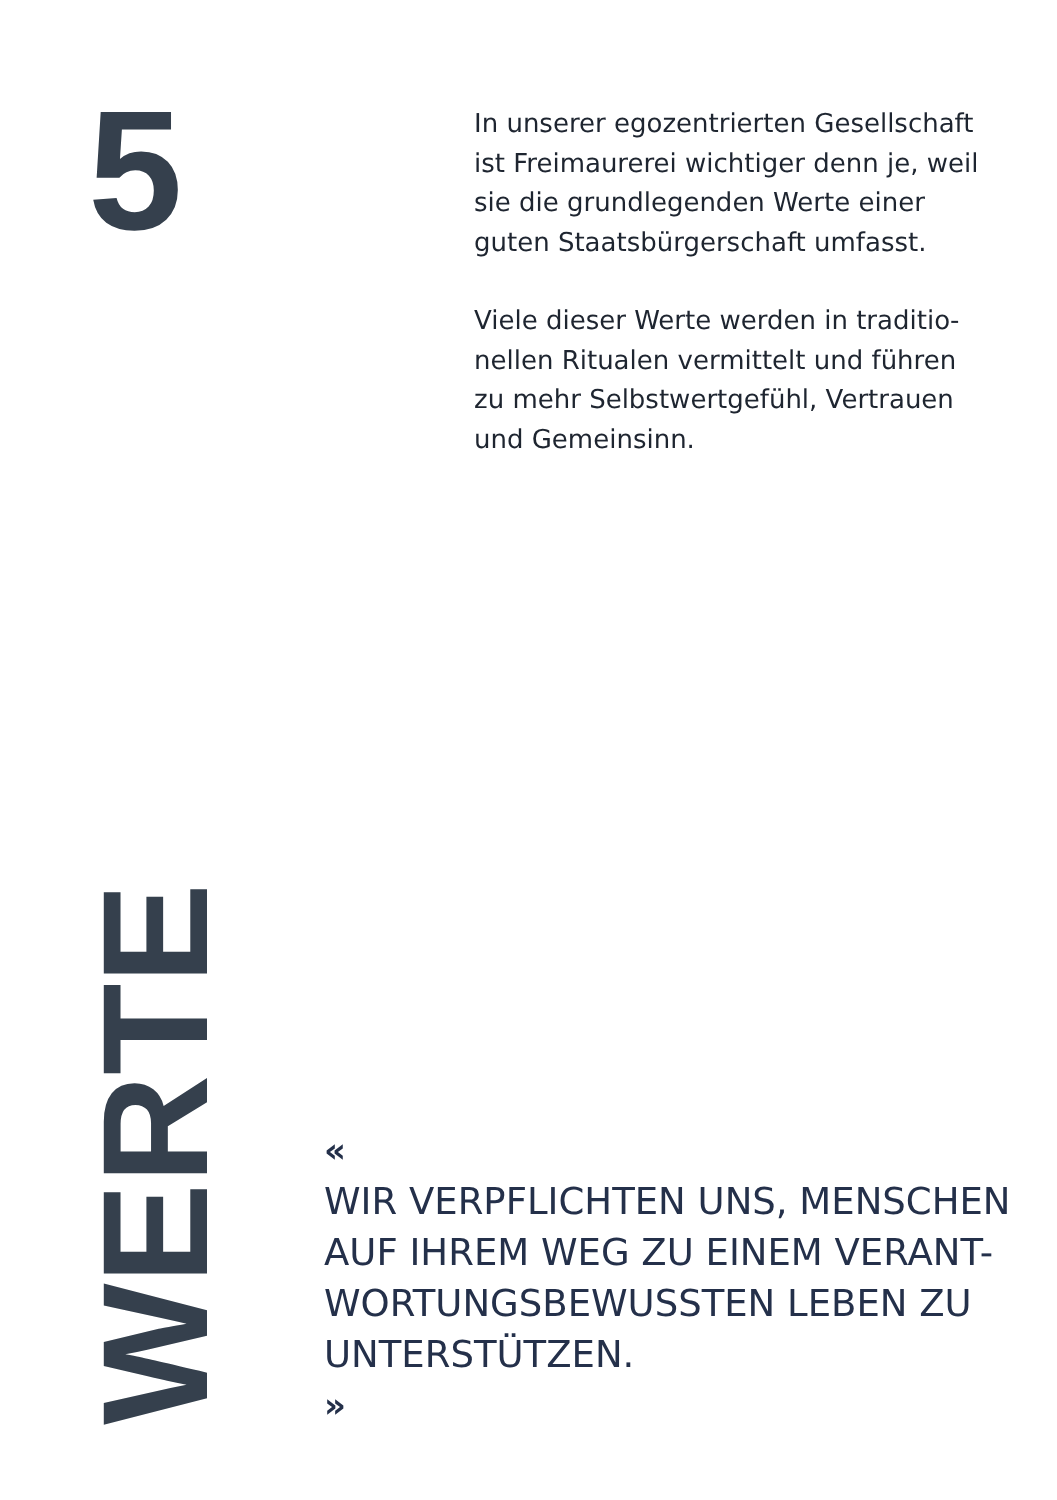5
In unserer egozentrierten Gesellschaft ist Freimaurerei wichtiger denn je, weil sie die grundlegenden Werte einer guten Staatsbürgerschaft umfasst.
Viele dieser Werte werden in traditio­nellen Ritualen vermittelt und führen zu mehr Selbstwertgefühl, Vertrauen und Gemeinsinn.
WERTE
«
WIR VERPFLICHTEN UNS, MENSCHEN AUF IHREM WEG ZU EINEM VERANT-WORTUNGSBEWUSSTEN LEBEN ZU UNTERSTÜTZEN.
»